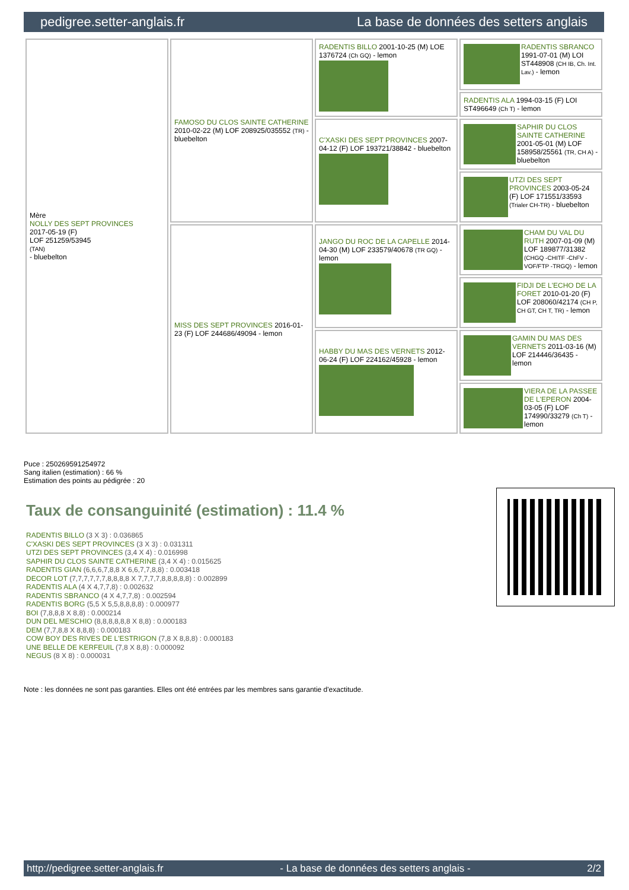pedigree.setter-anglais.fr La base de données des setters anglais
| Mère NOLLY DES SEPT PROVINCES 2017-05-19 (F) LOF 251259/53945 (TAN) - bluebelton | FAMOSO DU CLOS SAINTE CATHERINE 2010-02-22 (M) LOF 208925/035552 (TR) - bluebelton | RADENTIS BILLO 2001-10-25 (M) LOE 1376724 (Ch GQ) - lemon | RADENTIS SBRANCO 1991-07-01 (M) LOI ST448908 (CH IB, Ch. Int. Lav.) - lemon |
| | | | RADENTIS ALA 1994-03-15 (F) LOI ST496649 (Ch T) - lemon |
| | | C'XASKI DES SEPT PROVINCES 2007-04-12 (F) LOF 193721/38842 - bluebelton | SAPHIR DU CLOS SAINTE CATHERINE 2001-05-01 (M) LOF 158958/25561 (TR, CH A) - bluebelton |
| | | | UTZI DES SEPT PROVINCES 2003-05-24 (F) LOF 171551/33593 (Trialer CH-TR) - bluebelton |
| | MISS DES SEPT PROVINCES 2016-01-23 (F) LOF 244686/49094 - lemon | JANGO DU ROC DE LA CAPELLE 2014-04-30 (M) LOF 233579/40678 (TR GQ) - lemon | CHAM DU VAL DU RUTH 2007-01-09 (M) LOF 189877/31382 (CHGQ -CHITF -ChFV -VOF/FTP -TRGQ) - lemon |
| | | | FIDJI DE L'ECHO DE LA FORET 2010-01-20 (F) LOF 208060/42174 (CH P, CH GT, CH T, TR) - lemon |
| | | HABBY DU MAS DES VERNETS 2012-06-24 (F) LOF 224162/45928 - lemon | GAMIN DU MAS DES VERNETS 2011-03-16 (M) LOF 214446/36435 - lemon |
| | | | VIERA DE LA PASSEE DE L'EPERON 2004-03-05 (F) LOF 174990/33279 (Ch T) - lemon |
Puce : 250269591254972
Sang italien (estimation) : 66 %
Estimation des points au pédigrée : 20
Taux de consanguinité (estimation) : 11.4 %
RADENTIS BILLO (3 X 3) : 0.036865
C'XASKI DES SEPT PROVINCES (3 X 3) : 0.031311
UTZI DES SEPT PROVINCES (3,4 X 4) : 0.016998
SAPHIR DU CLOS SAINTE CATHERINE (3,4 X 4) : 0.015625
RADENTIS GIAN (6,6,6,7,8,8 X 6,6,7,7,8,8) : 0.003418
DECOR LOT (7,7,7,7,7,7,8,8,8,8 X 7,7,7,7,8,8,8,8,8) : 0.002899
RADENTIS ALA (4 X 4,7,7,8) : 0.002632
RADENTIS SBRANCO (4 X 4,7,7,8) : 0.002594
RADENTIS BORG (5,5 X 5,5,8,8,8,8) : 0.000977
BOI (7,8,8,8 X 8,8) : 0.000214
DUN DEL MESCHIO (8,8,8,8,8,8 X 8,8) : 0.000183
DEM (7,7,8,8 X 8,8,8) : 0.000183
COW BOY DES RIVES DE L'ESTRIGON (7,8 X 8,8,8) : 0.000183
UNE BELLE DE KERFEUIL (7,8 X 8,8) : 0.000092
NEGUS (8 X 8) : 0.000031
Note : les données ne sont pas garanties. Elles ont été entrées par les membres sans garantie d'exactitude.
http://pedigree.setter-anglais.fr - La base de données des setters anglais - 2/2